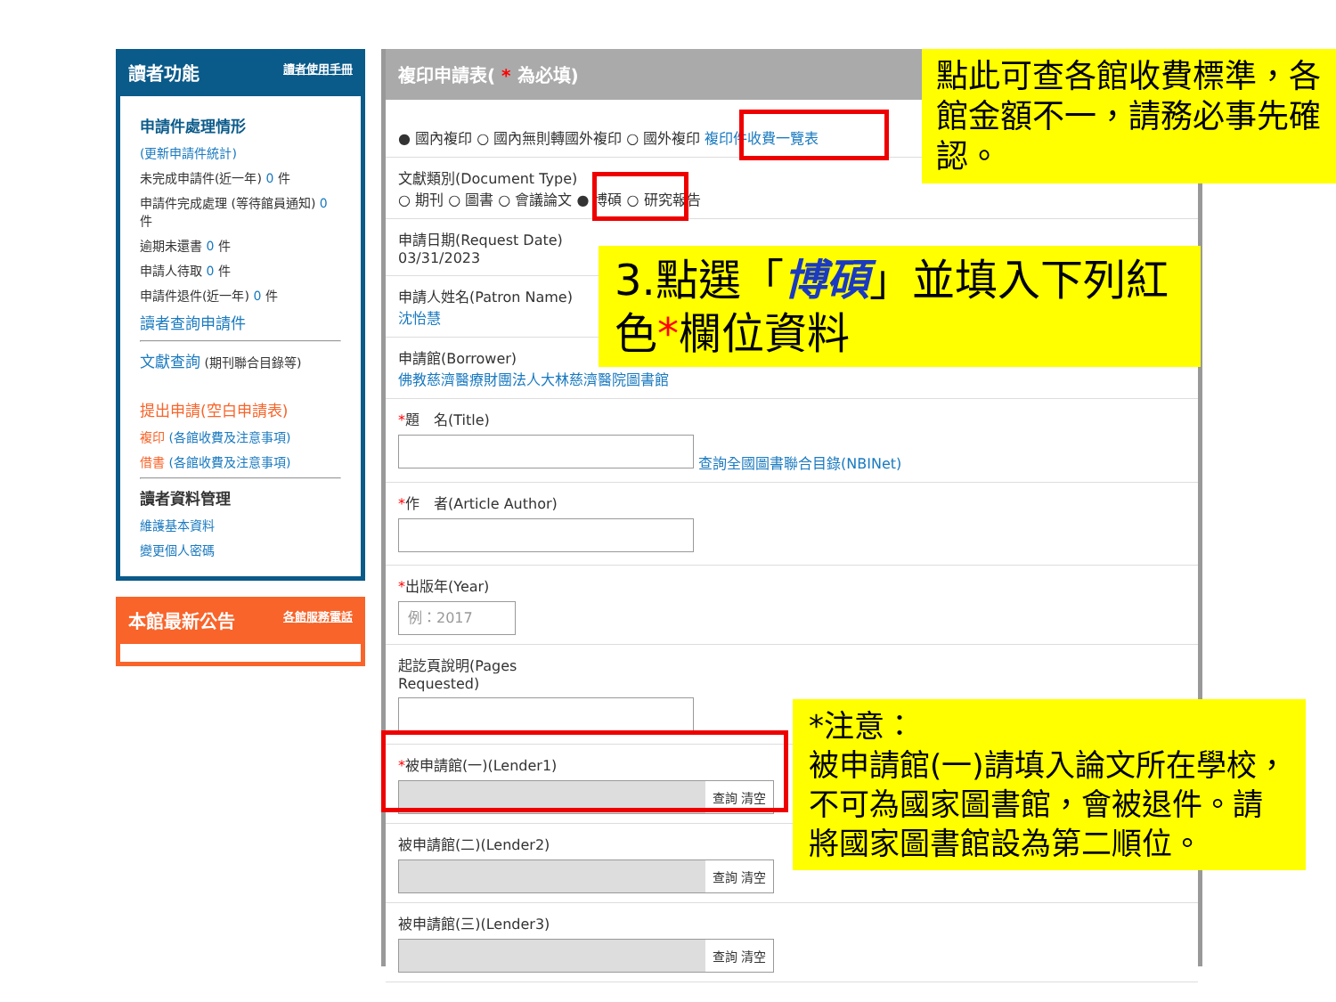讀者功能 讀者使用手冊
申請件處理情形
(更新申請件統計)
未完成申請件(近一年) 0 件
申請件完成處理 (等待館員通知) 0 件
逾期未還書 0 件
申請人待取 0 件
申請件退件(近一年) 0 件
讀者查詢申請件
文獻查詢 (期刊聯合目錄等)
提出申請(空白申請表)
複印 (各館收費及注意事項)
借書 (各館收費及注意事項)
讀者資料管理
維護基本資料
變更個人密碼
本館最新公告 各館服務電話
複印申請表( * 為必填)
● 國內複印 ○ 國內無則轉國外複印 ○ 國外複印 複印件收費一覽表
文獻類別(Document Type)
○ 期刊 ○ 圖書 ○ 會議論文 ● 博碩 ○ 研究報告
申請日期(Request Date)
03/31/2023
申請人姓名(Patron Name)
沈怡慧
申請館(Borrower)
佛教慈濟醫療財團法人大林慈濟醫院圖書館
*題　名(Title)
查詢全國圖書聯合目錄(NBINet)
*作　者(Article Author)
*出版年(Year)
例：2017
起訖頁說明(Pages
Requested)
*被申請館(一)(Lender1)
查詢 清空
被申請館(二)(Lender2)
查詢 清空
被申請館(三)(Lender3)
查詢 清空
點此可查各館收費標準，各館金額不一，請務必事先確認。
3.點選「博碩」並填入下列紅色*欄位資料
*注意：
被申請館(一)請填入論文所在學校，不可為國家圖書館，會被退件。請將國家圖書館設為第二順位。